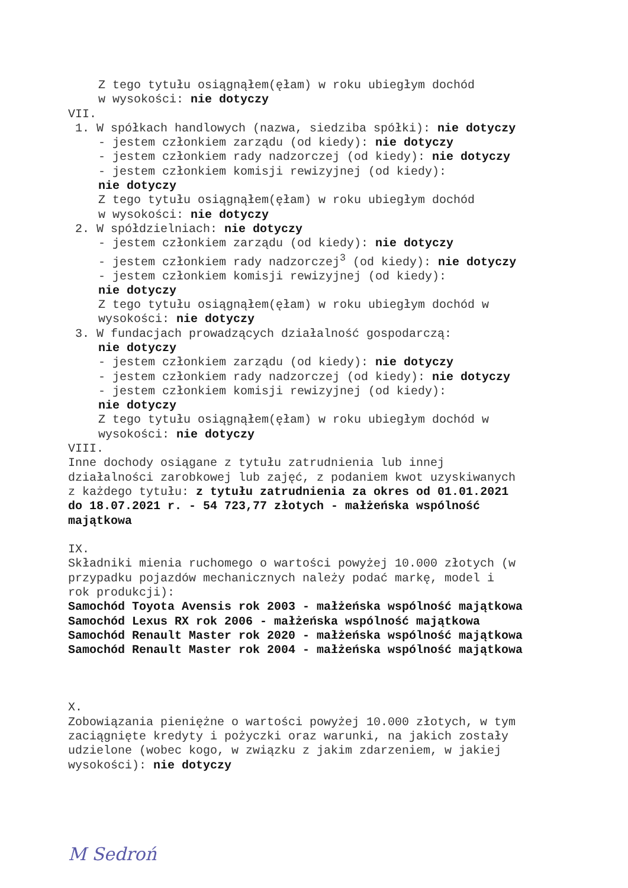Z tego tytułu osiągnąłem(ęłam) w roku ubiegłym dochód
w wysokości: nie dotyczy
VII.
1. W spółkach handlowych (nazwa, siedziba spółki): nie dotyczy
- jestem członkiem zarządu (od kiedy): nie dotyczy
- jestem członkiem rady nadzorczej (od kiedy): nie dotyczy
- jestem członkiem komisji rewizyjnej (od kiedy):
nie dotyczy
Z tego tytułu osiągnąłem(ęłam) w roku ubiegłym dochód
w wysokości: nie dotyczy
2. W spółdzielniach: nie dotyczy
- jestem członkiem zarządu (od kiedy): nie dotyczy
- jestem członkiem rady nadzorczej<sup>3</sup> (od kiedy): nie dotyczy
- jestem członkiem komisji rewizyjnej (od kiedy):
nie dotyczy
Z tego tytułu osiągnąłem(ęłam) w roku ubiegłym dochód w
wysokości: nie dotyczy
3. W fundacjach prowadzących działalność gospodarczą:
nie dotyczy
- jestem członkiem zarządu (od kiedy): nie dotyczy
- jestem członkiem rady nadzorczej (od kiedy): nie dotyczy
- jestem członkiem komisji rewizyjnej (od kiedy):
nie dotyczy
Z tego tytułu osiągnąłem(ęłam) w roku ubiegłym dochód w
wysokości: nie dotyczy
VIII.
Inne dochody osiągane z tytułu zatrudnienia lub innej
działalności zarobkowej lub zajęć, z podaniem kwot uzyskiwanych
z każdego tytułu: z tytułu zatrudnienia za okres od 01.01.2021
do 18.07.2021 r. - 54 723,77 złotych - małżeńska wspólność
majątkowa
IX.
Składniki mienia ruchomego o wartości powyżej 10.000 złotych (w
przypadku pojazdów mechanicznych należy podać markę, model i
rok produkcji):
Samochód Toyota Avensis rok 2003 - małżeńska wspólność majątkowa
Samochód Lexus RX rok 2006 - małżeńska wspólność majątkowa
Samochód Renault Master rok 2020 - małżeńska wspólność majątkowa
Samochód Renault Master rok 2004 - małżeńska wspólność majątkowa
X.
Zobowiązania pieniężne o wartości powyżej 10.000 złotych, w tym
zaciągnięte kredyty i pożyczki oraz warunki, na jakich zostały
udzielone (wobec kogo, w związku z jakim zdarzeniem, w jakiej
wysokości): nie dotyczy
M Sedroń